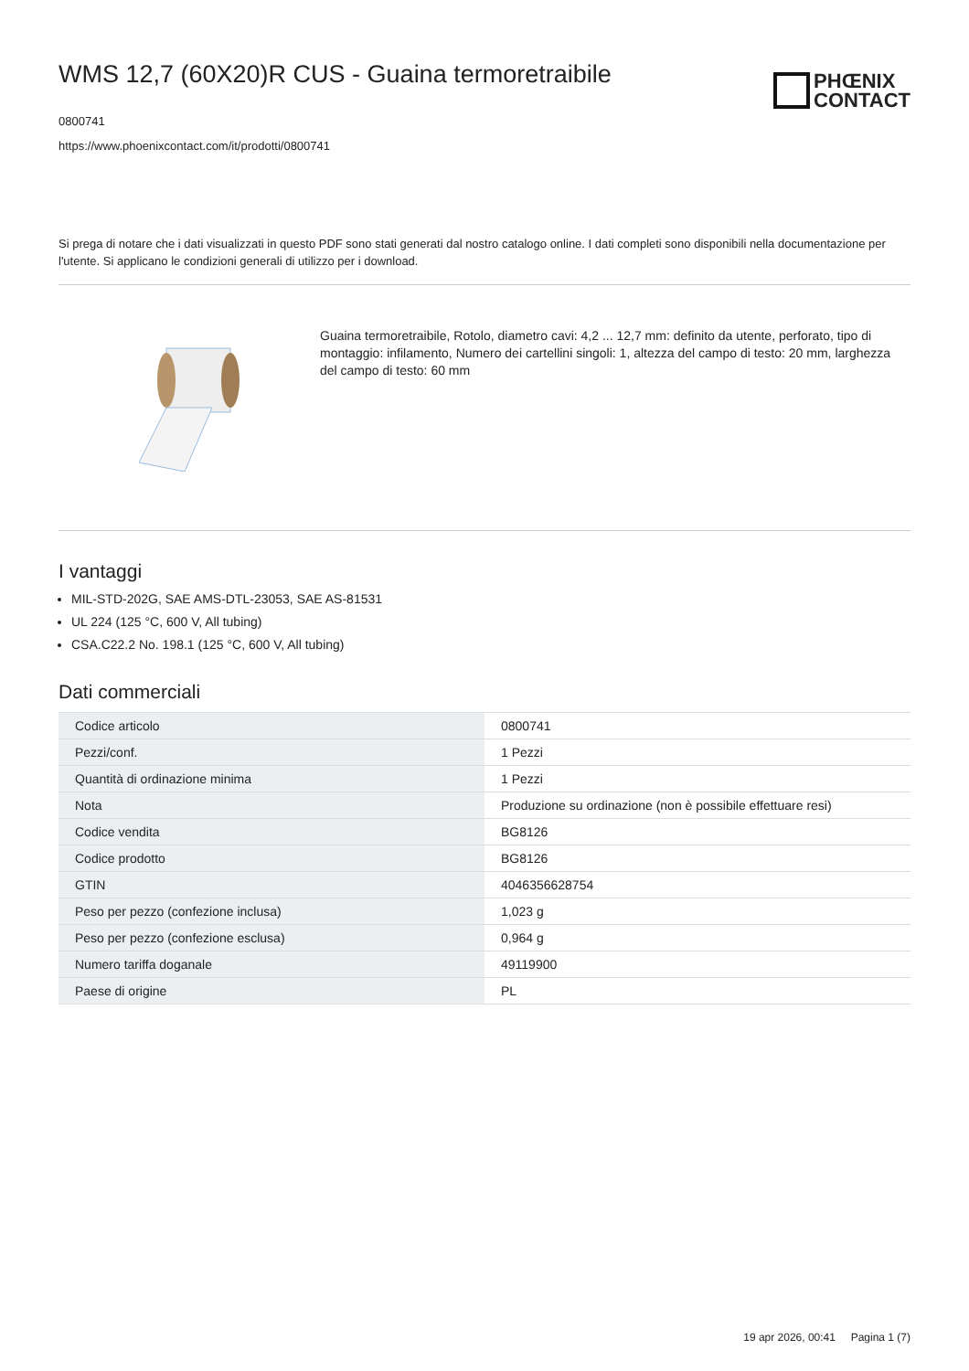WMS 12,7 (60X20)R CUS - Guaina termoretraibile
PHŒNIX
CONTACT
0800741
https://www.phoenixcontact.com/it/prodotti/0800741
Si prega di notare che i dati visualizzati in questo PDF sono stati generati dal nostro catalogo online. I dati completi sono disponibili nella documentazione per l'utente. Si applicano le condizioni generali di utilizzo per i download.
Guaina termoretraibile, Rotolo, diametro cavi: 4,2 ... 12,7 mm: definito da utente, perforato, tipo di montaggio: infilamento, Numero dei cartellini singoli: 1, altezza del campo di testo: 20 mm, larghezza del campo di testo: 60 mm
I vantaggi
MIL-STD-202G, SAE AMS-DTL-23053, SAE AS-81531
UL 224 (125 °C, 600 V, All tubing)
CSA.C22.2 No. 198.1 (125 °C, 600 V, All tubing)
Dati commerciali
| Codice articolo | 0800741 |
| Pezzi/conf. | 1 Pezzi |
| Quantità di ordinazione minima | 1 Pezzi |
| Nota | Produzione su ordinazione (non è possibile effettuare resi) |
| Codice vendita | BG8126 |
| Codice prodotto | BG8126 |
| GTIN | 4046356628754 |
| Peso per pezzo (confezione inclusa) | 1,023 g |
| Peso per pezzo (confezione esclusa) | 0,964 g |
| Numero tariffa doganale | 49119900 |
| Paese di origine | PL |
19 apr 2026, 00:41 Pagina 1 (7)